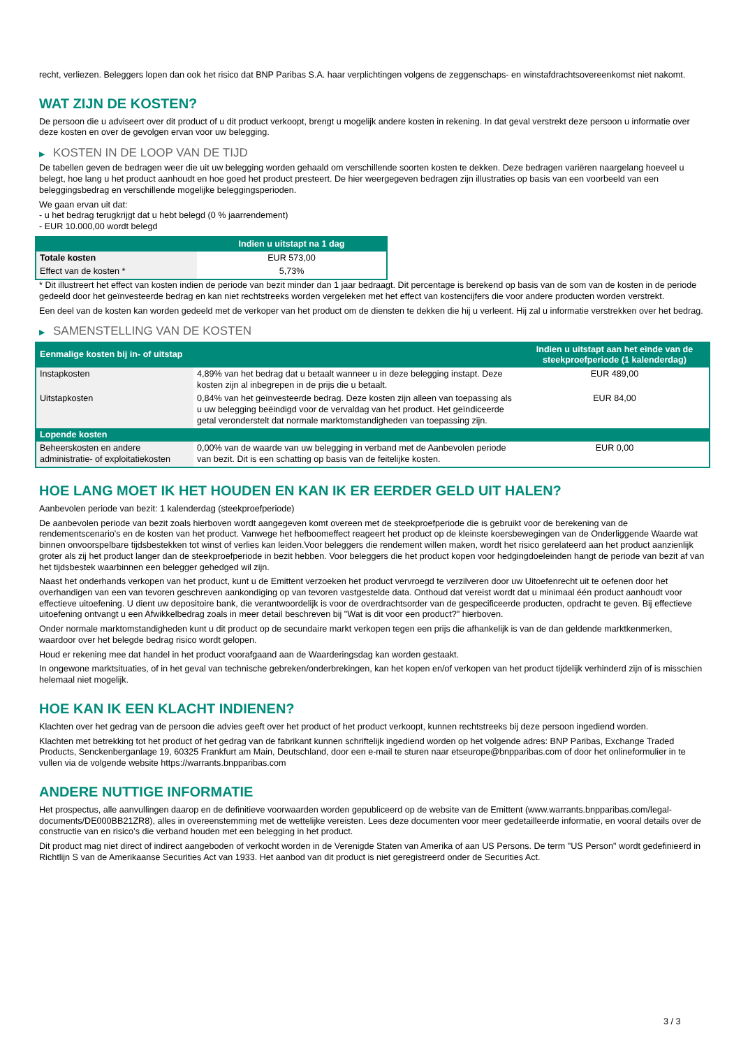recht, verliezen. Beleggers lopen dan ook het risico dat BNP Paribas S.A. haar verplichtingen volgens de zeggenschaps- en winstafdrachtsovereenkomst niet nakomt.
WAT ZIJN DE KOSTEN?
De persoon die u adviseert over dit product of u dit product verkoopt, brengt u mogelijk andere kosten in rekening. In dat geval verstrekt deze persoon u informatie over deze kosten en over de gevolgen ervan voor uw belegging.
▶ KOSTEN IN DE LOOP VAN DE TIJD
De tabellen geven de bedragen weer die uit uw belegging worden gehaald om verschillende soorten kosten te dekken. Deze bedragen variëren naargelang hoeveel u belegt, hoe lang u het product aanhoudt en hoe goed het product presteert. De hier weergegeven bedragen zijn illustraties op basis van een voorbeeld van een beleggingsbedrag en verschillende mogelijke beleggingsperioden.
We gaan ervan uit dat:
- u het bedrag terugkrijgt dat u hebt belegd (0 % jaarrendement)
- EUR 10.000,00 wordt belegd
| | Indien u uitstapt na 1 dag |
| --- | --- |
| Totale kosten | EUR 573,00 |
| Effect van de kosten * | 5,73% |
* Dit illustreert het effect van kosten indien de periode van bezit minder dan 1 jaar bedraagt. Dit percentage is berekend op basis van de som van de kosten in de periode gedeeld door het geïnvesteerde bedrag en kan niet rechtstreeks worden vergeleken met het effect van kostencijfers die voor andere producten worden verstrekt.
Een deel van de kosten kan worden gedeeld met de verkoper van het product om de diensten te dekken die hij u verleent. Hij zal u informatie verstrekken over het bedrag.
▶ SAMENSTELLING VAN DE KOSTEN
| Eenmalige kosten bij in- of uitstap | | Indien u uitstapt aan het einde van de steekproefperiode (1 kalenderdag) |
| --- | --- | --- |
| Instapkosten | 4,89% van het bedrag dat u betaalt wanneer u in deze belegging instapt. Deze kosten zijn al inbegrepen in de prijs die u betaalt. | EUR 489,00 |
| Uitstapkosten | 0,84% van het geïnvesteerde bedrag. Deze kosten zijn alleen van toepassing als u uw belegging beëindigd voor de vervaldag van het product. Het geïndiceerde getal veronderstelt dat normale marktomstandigheden van toepassing zijn. | EUR 84,00 |
| Lopende kosten | | |
| Beheerskosten en andere administratie- of exploitatiekosten | 0,00% van de waarde van uw belegging in verband met de Aanbevolen periode van bezit. Dit is een schatting op basis van de feitelijke kosten. | EUR 0,00 |
HOE LANG MOET IK HET HOUDEN EN KAN IK ER EERDER GELD UIT HALEN?
Aanbevolen periode van bezit: 1 kalenderdag (steekproefperiode)
De aanbevolen periode van bezit zoals hierboven wordt aangegeven komt overeen met de steekproefperiode die is gebruikt voor de berekening van de rendementscenario's en de kosten van het product. Vanwege het hefboomeffect reageert het product op de kleinste koersbewegingen van de Onderliggende Waarde wat binnen onvoorspelbare tijdsbestekken tot winst of verlies kan leiden.Voor beleggers die rendement willen maken, wordt het risico gerelateerd aan het product aanzienlijk groter als zij het product langer dan de steekproefperiode in bezit hebben. Voor beleggers die het product kopen voor hedgingdoeleinden hangt de periode van bezit af van het tijdsbestek waarbinnen een belegger gehedged wil zijn.
Naast het onderhands verkopen van het product, kunt u de Emittent verzoeken het product vervroegd te verzilveren door uw Uitoefenrecht uit te oefenen door het overhandigen van een van tevoren geschreven aankondiging op van tevoren vastgestelde data. Onthoud dat vereist wordt dat u minimaal één product aanhoudt voor effectieve uitoefening. U dient uw depositoire bank, die verantwoordelijk is voor de overdrachtsorder van de gespecificeerde producten, opdracht te geven. Bij effectieve uitoefening ontvangt u een Afwikkelbedrag zoals in meer detail beschreven bij "Wat is dit voor een product?" hierboven.
Onder normale marktomstandigheden kunt u dit product op de secundaire markt verkopen tegen een prijs die afhankelijk is van de dan geldende marktkenmerken, waardoor over het belegde bedrag risico wordt gelopen.
Houd er rekening mee dat handel in het product voorafgaand aan de Waarderingsdag kan worden gestaakt.
In ongewone marktsituaties, of in het geval van technische gebreken/onderbrekingen, kan het kopen en/of verkopen van het product tijdelijk verhinderd zijn of is misschien helemaal niet mogelijk.
HOE KAN IK EEN KLACHT INDIENEN?
Klachten over het gedrag van de persoon die advies geeft over het product of het product verkoopt, kunnen rechtstreeks bij deze persoon ingediend worden.
Klachten met betrekking tot het product of het gedrag van de fabrikant kunnen schriftelijk ingediend worden op het volgende adres: BNP Paribas, Exchange Traded Products, Senckenberganlage 19, 60325 Frankfurt am Main, Deutschland, door een e-mail te sturen naar etseurope@bnpparibas.com of door het onlineformulier in te vullen via de volgende website https://warrants.bnpparibas.com
ANDERE NUTTIGE INFORMATIE
Het prospectus, alle aanvullingen daarop en de definitieve voorwaarden worden gepubliceerd op de website van de Emittent (www.warrants.bnpparibas.com/legal-documents/DE000BB21ZR8), alles in overeenstemming met de wettelijke vereisten. Lees deze documenten voor meer gedetailleerde informatie, en vooral details over de constructie van en risico’s die verband houden met een belegging in het product.
Dit product mag niet direct of indirect aangeboden of verkocht worden in de Verenigde Staten van Amerika of aan US Persons. De term "US Person" wordt gedefinieerd in Richtlijn S van de Amerikaanse Securities Act van 1933. Het aanbod van dit product is niet geregistreerd onder de Securities Act.
3 / 3